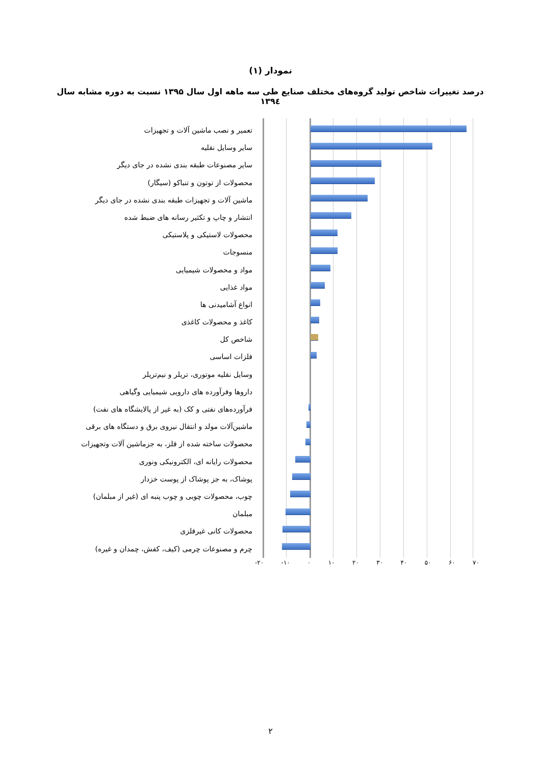نمودار (۱)
درصد تغییرات شاخص تولید گروه‌های مختلف صنایع طی سه ماهه اول سال ۱۳۹۵ نسبت به دوره مشابه سال ۱۳۹٤
تعمیر و نصب ماشین آلات و تجهیزات
سایر وسایل نقلیه
سایر مصنوعات طبقه بندی نشده در جای دیگر
محصولات از توتون و تنباکو (سیگار)
ماشین آلات و تجهیزات طبقه بندی نشده در جای دیگر
انتشار و چاپ و تکثیر رسانه های ضبط شده
محصولات لاستیکی و پلاستیکی
منسوجات
مواد و محصولات شیمیایی
مواد غذایی
انواع آشامیدنی ها
کاغذ و محصولات کاغذی
شاخص کل
فلزات اساسی
وسایل نقلیه موتوری، تریلر و نیم‌تریلر
داروها وفرآورده های دارویی شیمیایی وگیاهی
فرآورده‌های نفتی و کک (به غیر از پالایشگاه های نفت)
ماشین‌آلات مولد و انتقال نیروی برق و دستگاه های برقی
محصولات ساخته شده از فلز، به جزماشین آلات وتجهیزات
محصولات رایانه ای، الکترونیکی ونوری
پوشاک، به جز پوشاک از پوست خزدار
چوب، محصولات چوبی و چوب پنبه ای (غیر از مبلمان)
مبلمان
محصولات کانی غیرفلزی
چرم و مصنوعات چرمی (کیف، کفش، چمدان و غیره)
-۲۰ -۱۰ ۰ ۱۰ ۲۰ ۳۰ ۴۰ ۵۰ ۶۰ ۷۰
۲